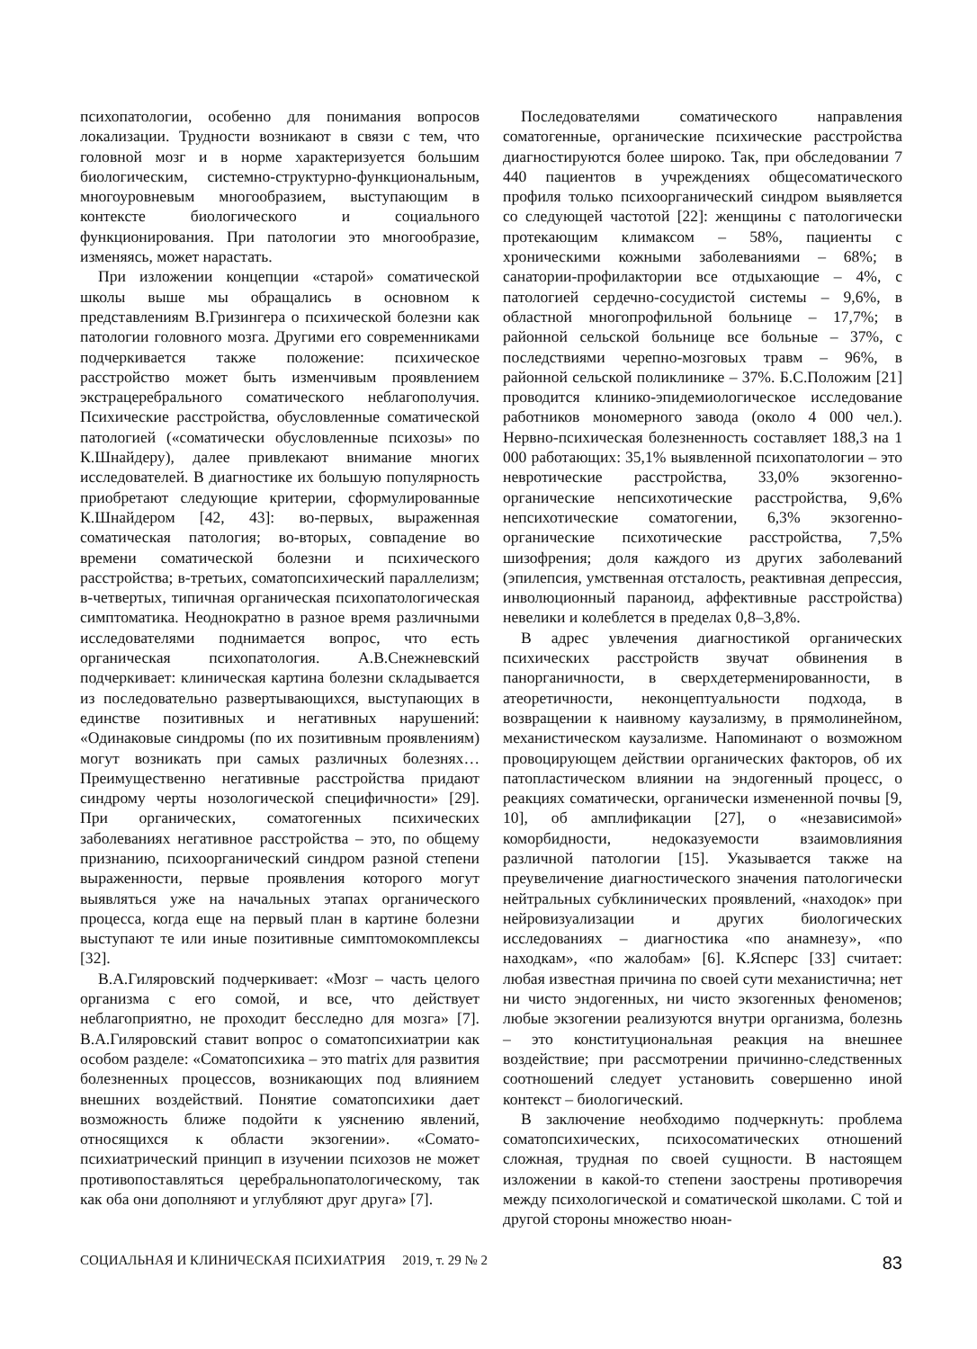психопатологии, особенно для понимания вопросов локализации. Трудности возникают в связи с тем, что головной мозг и в норме характеризуется большим биологическим, системно-структурно-функциональным, многоуровневым многообразием, выступающим в контексте биологического и социального функционирования. При патологии это многообразие, изменяясь, может нарастать.
При изложении концепции «старой» соматической школы выше мы обращались в основном к представлениям В.Гризингера о психической болезни как патологии головного мозга. Другими его современниками подчеркивается также положение: психическое расстройство может быть изменчивым проявлением экстрацеребрального соматического неблагополучия. Психические расстройства, обусловленные соматической патологией («соматически обусловленные психозы» по К.Шнайдеру), далее привлекают внимание многих исследователей. В диагностике их большую популярность приобретают следующие критерии, сформулированные К.Шнайдером [42, 43]: во-первых, выраженная соматическая патология; во-вторых, совпадение во времени соматической болезни и психического расстройства; в-третьих, соматопсихический параллелизм; в-четвертых, типичная органическая психопатологическая симптоматика. Неоднократно в разное время различными исследователями поднимается вопрос, что есть органическая психопатология. А.В.Снежневский подчеркивает: клиническая картина болезни складывается из последовательно развертывающихся, выступающих в единстве позитивных и негативных нарушений: «Одинаковые синдромы (по их позитивным проявлениям) могут возникать при самых различных болезнях… Преимущественно негативные расстройства придают синдрому черты нозологической специфичности» [29]. При органических, соматогенных психических заболеваниях негативное расстройства – это, по общему признанию, психоорганический синдром разной степени выраженности, первые проявления которого могут выявляться уже на начальных этапах органического процесса, когда еще на первый план в картине болезни выступают те или иные позитивные симптомокомплексы [32].
В.А.Гиляровский подчеркивает: «Мозг – часть целого организма с его сомой, и все, что действует неблагоприятно, не проходит бесследно для мозга» [7]. В.А.Гиляровский ставит вопрос о соматопсихиатрии как особом разделе: «Соматопсихика – это matrix для развития болезненных процессов, возникающих под влиянием внешних воздействий. Понятие соматопсихики дает возможность ближе подойти к уяснению явлений, относящихся к области экзогении». «Сомато-психиатрический принцип в изучении психозов не может противопоставляться церебральнопатологическому, так как оба они дополняют и углубляют друг друга» [7].
Последователями соматического направления соматогенные, органические психические расстройства диагностируются более широко. Так, при обследовании 7 440 пациентов в учреждениях общесоматического профиля только психоорганический синдром выявляется со следующей частотой [22]: женщины с патологически протекающим климаксом – 58%, пациенты с хроническими кожными заболеваниями – 68%; в санатории-профилактории все отдыхающие – 4%, с патологией сердечно-сосудистой системы – 9,6%, в областной многопрофильной больнице – 17,7%; в районной сельской больнице все больные – 37%, с последствиями черепно-мозговых травм – 96%, в районной сельской поликлинике – 37%. Б.С.Положим [21] проводится клинико-эпидемиологическое исследование работников мономерного завода (около 4 000 чел.). Нервно-психическая болезненность составляет 188,3 на 1 000 работающих: 35,1% выявленной психопатологии – это невротические расстройства, 33,0% экзогенно-органические непсихотические расстройства, 9,6% непсихотические соматогении, 6,3% экзогенно-органические психотические расстройства, 7,5% шизофрения; доля каждого из других заболеваний (эпилепсия, умственная отсталость, реактивная депрессия, инволюционный параноид, аффективные расстройства) невелики и колеблется в пределах 0,8–3,8%.
В адрес увлечения диагностикой органических психических расстройств звучат обвинения в панорганичности, в сверхдетерменированности, в атеоретичности, неконцептуальности подхода, в возвращении к наивному каузализму, в прямолинейном, механистическом каузализме. Напоминают о возможном провоцирующем действии органических факторов, об их патопластическом влиянии на эндогенный процесс, о реакциях соматически, органически измененной почвы [9, 10], об амплификации [27], о «независимой» коморбидности, недоказуемости взаимовлияния различной патологии [15]. Указывается также на преувеличение диагностического значения патологически нейтральных субклинических проявлений, «находок» при нейровизуализации и других биологических исследованиях – диагностика «по анамнезу», «по находкам», «по жалобам» [6]. К.Ясперс [33] считает: любая известная причина по своей сути механистична; нет ни чисто эндогенных, ни чисто экзогенных феноменов; любые экзогении реализуются внутри организма, болезнь – это конституциональная реакция на внешнее воздействие; при рассмотрении причинно-следственных соотношений следует установить совершенно иной контекст – биологический.
В заключение необходимо подчеркнуть: проблема соматопсихических, психосоматических отношений сложная, трудная по своей сущности. В настоящем изложении в какой-то степени заострены противоречия между психологической и соматической школами. С той и другой стороны множество нюан-
СОЦИАЛЬНАЯ И КЛИНИЧЕСКАЯ ПСИХИАТРИЯ 2019, т. 29 № 2 83